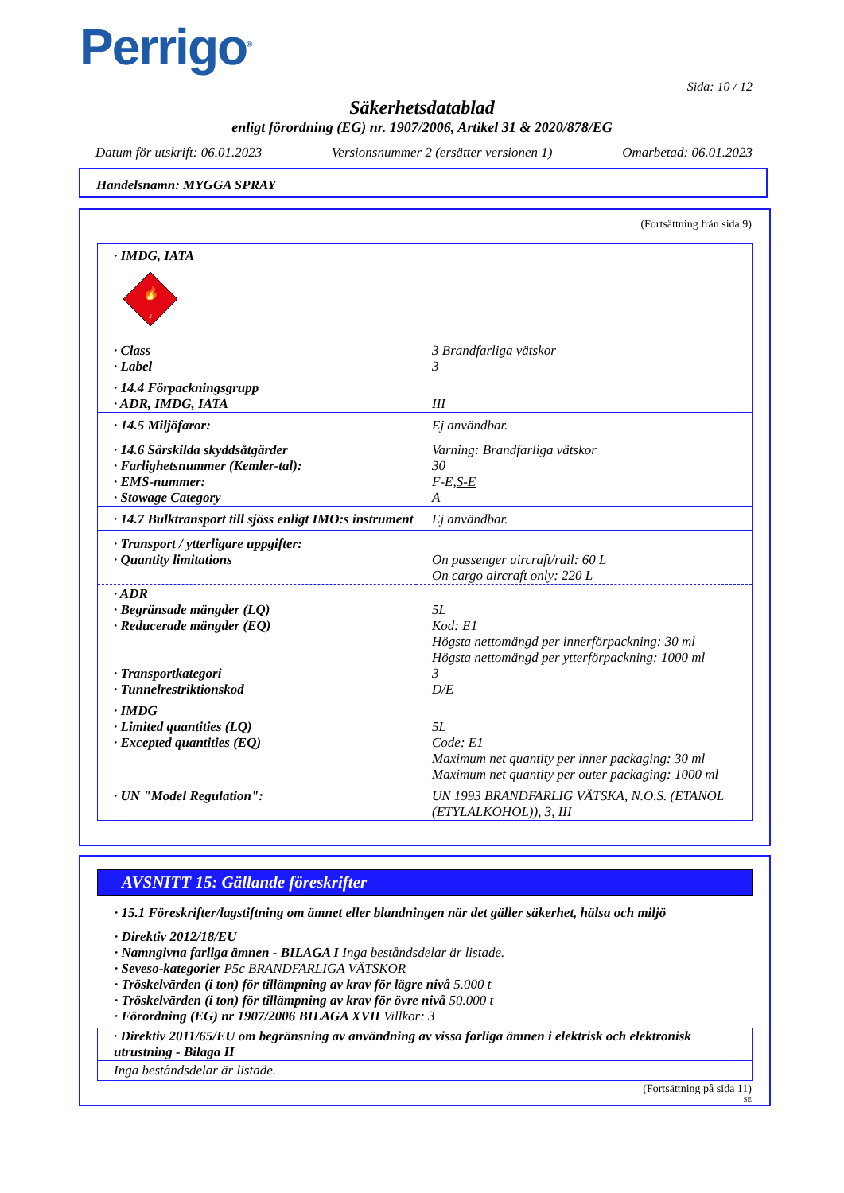Perrigo<sup>®</sup>
Sida: 10 / 12
Säkerhetsdatablad
enligt förordning (EG) nr. 1907/2006, Artikel 31 & 2020/878/EG
Datum för utskrift: 06.01.2023 Versionsnummer 2 (ersätter versionen 1) Omarbetad: 06.01.2023
Handelsnamn: MYGGA SPRAY
(Fortsättning från sida 9)
| · IMDG, IATA | |
| 🔥 3 | |
| · Class | 3 Brandfarliga vätskor |
| · Label | 3 |
| · 14.4 Förpackningsgrupp · ADR, IMDG, IATA | III |
| · 14.5 Miljöfaror: | Ej användbar. |
| · 14.6 Särskilda skyddsåtgärder · Farlighetsnummer (Kemler-tal): · EMS-nummer: · Stowage Category | Varning: Brandfarliga vätskor 30 F-E, S-E A |
| · 14.7 Bulktransport till sjöss enligt IMO:s instrument | Ej användbar. |
| · Transport / ytterligare uppgifter: · Quantity limitations | On passenger aircraft/rail: 60 L On cargo aircraft only: 220 L |
| · ADR · Begränsade mängder (LQ) · Reducerade mängder (EQ) · Transportkategori · Tunnelrestriktionskod | 5L Kod: E1 Högsta nettomängd per innerförpackning: 30 ml Högsta nettomängd per ytterförpackning: 1000 ml 3 D/E |
| · IMDG · Limited quantities (LQ) · Excepted quantities (EQ) | 5L Code: E1 Maximum net quantity per inner packaging: 30 ml Maximum net quantity per outer packaging: 1000 ml |
| · UN "Model Regulation": | UN 1993 BRANDFARLIG VÄTSKA, N.O.S. (ETANOL (ETYLALKOHOL)), 3, III |
AVSNITT 15: Gällande föreskrifter
· 15.1 Föreskrifter/lagstiftning om ämnet eller blandningen när det gäller säkerhet, hälsa och miljö
· Direktiv 2012/18/EU
· Namngivna farliga ämnen - BILAGA I Inga beståndsdelar är listade.
· Seveso-kategorier P5c BRANDFARLIGA VÄTSKOR
· Tröskelvärden (i ton) för tillämpning av krav för lägre nivå 5.000 t
· Tröskelvärden (i ton) för tillämpning av krav för övre nivå 50.000 t
· Förordning (EG) nr 1907/2006 BILAGA XVII Villkor: 3
· Direktiv 2011/65/EU om begränsning av användning av vissa farliga ämnen i elektrisk och elektronisk utrustning - Bilaga II
Inga beståndsdelar är listade.
(Fortsättning på sida 11)
SE